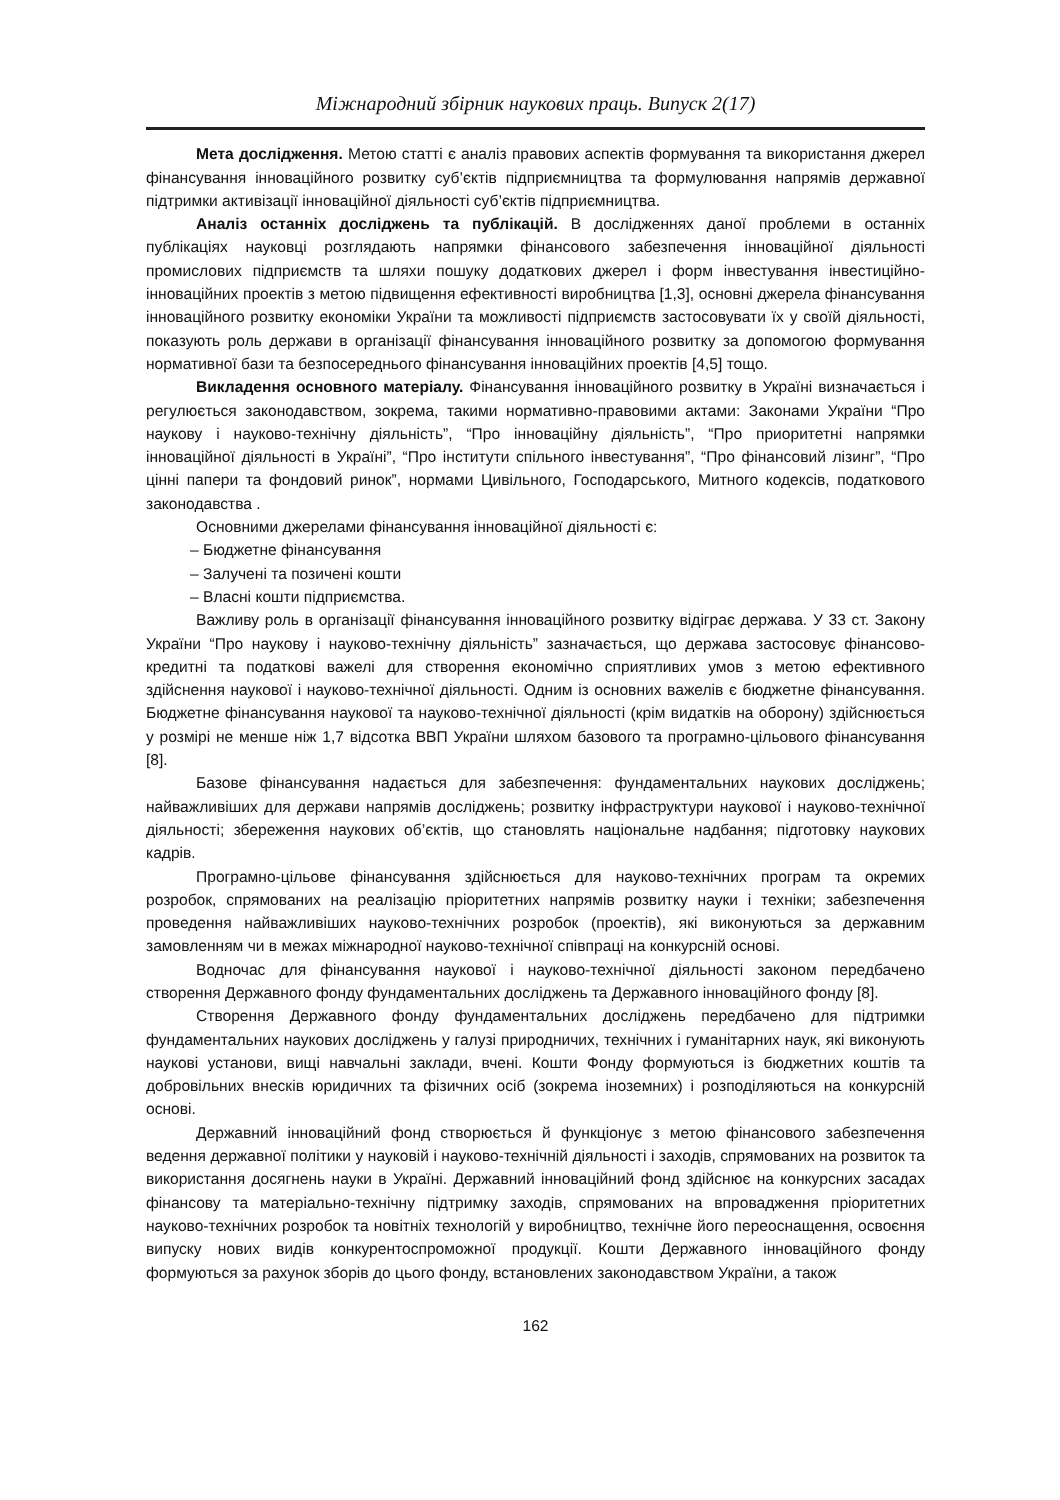Міжнародний збірник наукових праць. Випуск 2(17)
Мета дослідження. Метою статті є аналіз правових аспектів формування та використання джерел фінансування інноваційного розвитку суб’єктів підприємництва та формулювання напрямів державної підтримки активізації інноваційної діяльності суб’єктів підприємництва.
Аналіз останніх досліджень та публікацій. В дослідженнях даної проблеми в останніх публікаціях науковці розглядають напрямки фінансового забезпечення інноваційної діяльності промислових підприємств та шляхи пошуку додаткових джерел і форм інвестування інвестиційно-інноваційних проектів з метою підвищення ефективності виробництва [1,3], основні джерела фінансування інноваційного розвитку економіки України та можливості підприємств застосовувати їх у своїй діяльності, показують роль держави в організації фінансування інноваційного розвитку за допомогою формування нормативної бази та безпосереднього фінансування інноваційних проектів [4,5] тощо.
Викладення основного матеріалу. Фінансування інноваційного розвитку в Україні визначається і регулюється законодавством, зокрема, такими нормативно-правовими актами: Законами України “Про наукову і науково-технічну діяльність”, “Про інноваційну діяльність”, “Про приоритетні напрямки інноваційної діяльності в Україні”, “Про інститути спільного інвестування”, “Про фінансовий лізинг”, “Про цінні папери та фондовий ринок”, нормами Цивільного, Господарського, Митного кодексів, податкового законодавства .
Основними джерелами фінансування інноваційної діяльності є:
– Бюджетне фінансування
– Залучені та позичені кошти
– Власні кошти підприємства.
Важливу роль в організації фінансування інноваційного розвитку відіграє держава. У 33 ст. Закону України “Про наукову і науково-технічну діяльність” зазначається, що держава застосовує фінансово-кредитні та податкові важелі для створення економічно сприятливих умов з метою ефективного здійснення наукової і науково-технічної діяльності. Одним із основних важелів є бюджетне фінансування. Бюджетне фінансування наукової та науково-технічної діяльності (крім видатків на оборону) здійснюється у розмірі не менше ніж 1,7 відсотка ВВП України шляхом базового та програмно-цільового фінансування [8].
Базове фінансування надається для забезпечення: фундаментальних наукових досліджень; найважливіших для держави напрямів досліджень; розвитку інфраструктури наукової і науково-технічної діяльності; збереження наукових об’єктів, що становлять національне надбання; підготовку наукових кадрів.
Програмно-цільове фінансування здійснюється для науково-технічних програм та окремих розробок, спрямованих на реалізацію пріоритетних напрямів розвитку науки і техніки; забезпечення проведення найважливіших науково-технічних розробок (проектів), які виконуються за державним замовленням чи в межах міжнародної науково-технічної співпраці на конкурсній основі.
Водночас для фінансування наукової і науково-технічної діяльності законом передбачено створення Державного фонду фундаментальних досліджень та Державного інноваційного фонду [8].
Створення Державного фонду фундаментальних досліджень передбачено для підтримки фундаментальних наукових досліджень у галузі природничих, технічних і гуманітарних наук, які виконують наукові установи, вищі навчальні заклади, вчені. Кошти Фонду формуються із бюджетних коштів та добровільних внесків юридичних та фізичних осіб (зокрема іноземних) і розподіляються на конкурсній основі.
Державний інноваційний фонд створюється й функціонує з метою фінансового забезпечення ведення державної політики у науковій і науково-технічній діяльності і заходів, спрямованих на розвиток та використання досягнень науки в Україні. Державний інноваційний фонд здійснює на конкурсних засадах фінансову та матеріально-технічну підтримку заходів, спрямованих на впровадження пріоритетних науково-технічних розробок та новітніх технологій у виробництво, технічне його переоснащення, освоєння випуску нових видів конкурентоспроможної продукції. Кошти Державного інноваційного фонду формуються за рахунок зборів до цього фонду, встановлених законодавством України, а також
162